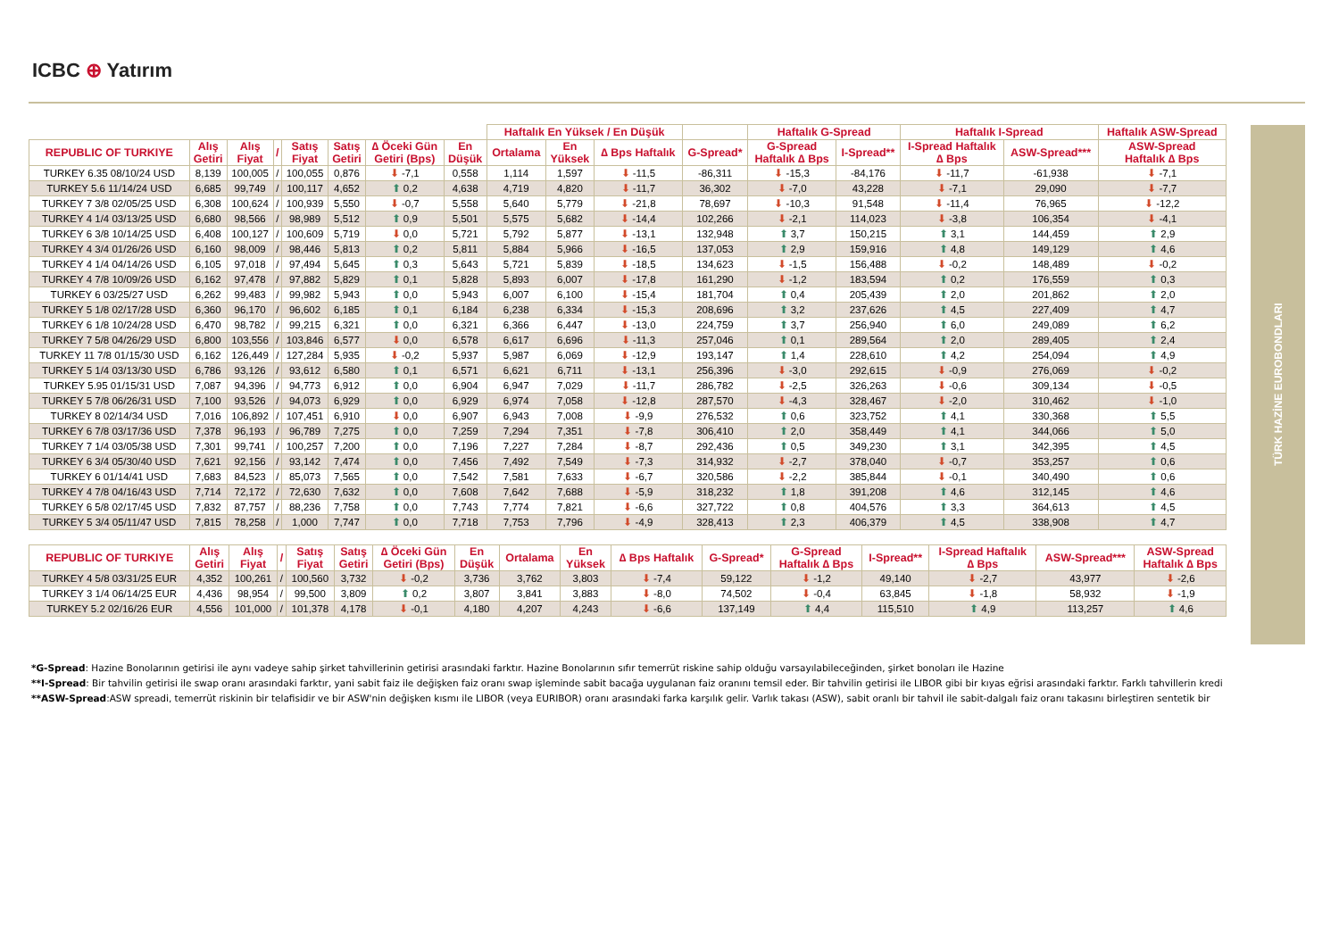ICBC ⊕ Yatırım
TÜRK HAZİNE EUROBONDLARI
| | | | | | | | | Haftalık En Yüksek / En Düşük | | | | Haftalık G-Spread | | Haftalık I-Spread | | Haftalık ASW-Spread |
| --- | --- | --- | --- | --- | --- | --- | --- | --- | --- | --- | --- | --- | --- | --- | --- | --- |
| REPUBLIC OF TURKIYE | Alış Getiri | Alış Fiyat | / | Satış Fiyat | Satış Getiri | ∆ Öceki Gün Getiri (Bps) | En Düşük | Ortalama | En Yüksek | ∆ Bps Haftalık | G-Spread* | G-Spread Haftalık ∆ Bps | I-Spread** | I-Spread Haftalık ∆ Bps | ASW-Spread*** | ASW-Spread Haftalık ∆ Bps |
| TURKEY 6.35 08/10/24 USD | 8,139 | 100,005 | / | 100,055 | 0,876 | ⬇ -7,1 | 0,558 | 1,114 | 1,597 | ⬇ -11,5 | -86,311 | ⬇ -15,3 | -84,176 | ⬇ -11,7 | -61,938 | ⬇ -7,1 |
| TURKEY 5.6 11/14/24 USD | 6,685 | 99,749 | / | 100,117 | 4,652 | ⬆ 0,2 | 4,638 | 4,719 | 4,820 | ⬇ -11,7 | 36,302 | ⬇ -7,0 | 43,228 | ⬇ -7,1 | 29,090 | ⬇ -7,7 |
| TURKEY 7 3/8 02/05/25 USD | 6,308 | 100,624 | / | 100,939 | 5,550 | ⬇ -0,7 | 5,558 | 5,640 | 5,779 | ⬇ -21,8 | 78,697 | ⬇ -10,3 | 91,548 | ⬇ -11,4 | 76,965 | ⬇ -12,2 |
| TURKEY 4 1/4 03/13/25 USD | 6,680 | 98,566 | / | 98,989 | 5,512 | ⬆ 0,9 | 5,501 | 5,575 | 5,682 | ⬇ -14,4 | 102,266 | ⬇ -2,1 | 114,023 | ⬇ -3,8 | 106,354 | ⬇ -4,1 |
| TURKEY 6 3/8 10/14/25 USD | 6,408 | 100,127 | / | 100,609 | 5,719 | ⬇ 0,0 | 5,721 | 5,792 | 5,877 | ⬇ -13,1 | 132,948 | ⬆ 3,7 | 150,215 | ⬆ 3,1 | 144,459 | ⬆ 2,9 |
| TURKEY 4 3/4 01/26/26 USD | 6,160 | 98,009 | / | 98,446 | 5,813 | ⬆ 0,2 | 5,811 | 5,884 | 5,966 | ⬇ -16,5 | 137,053 | ⬆ 2,9 | 159,916 | ⬆ 4,8 | 149,129 | ⬆ 4,6 |
| TURKEY 4 1/4 04/14/26 USD | 6,105 | 97,018 | / | 97,494 | 5,645 | ⬆ 0,3 | 5,643 | 5,721 | 5,839 | ⬇ -18,5 | 134,623 | ⬇ -1,5 | 156,488 | ⬇ -0,2 | 148,489 | ⬇ -0,2 |
| TURKEY 4 7/8 10/09/26 USD | 6,162 | 97,478 | / | 97,882 | 5,829 | ⬆ 0,1 | 5,828 | 5,893 | 6,007 | ⬇ -17,8 | 161,290 | ⬇ -1,2 | 183,594 | ⬆ 0,2 | 176,559 | ⬆ 0,3 |
| TURKEY 6 03/25/27 USD | 6,262 | 99,483 | / | 99,982 | 5,943 | ⬆ 0,0 | 5,943 | 6,007 | 6,100 | ⬇ -15,4 | 181,704 | ⬆ 0,4 | 205,439 | ⬆ 2,0 | 201,862 | ⬆ 2,0 |
| TURKEY 5 1/8 02/17/28 USD | 6,360 | 96,170 | / | 96,602 | 6,185 | ⬆ 0,1 | 6,184 | 6,238 | 6,334 | ⬇ -15,3 | 208,696 | ⬆ 3,2 | 237,626 | ⬆ 4,5 | 227,409 | ⬆ 4,7 |
| TURKEY 6 1/8 10/24/28 USD | 6,470 | 98,782 | / | 99,215 | 6,321 | ⬆ 0,0 | 6,321 | 6,366 | 6,447 | ⬇ -13,0 | 224,759 | ⬆ 3,7 | 256,940 | ⬆ 6,0 | 249,089 | ⬆ 6,2 |
| TURKEY 7 5/8 04/26/29 USD | 6,800 | 103,556 | / | 103,846 | 6,577 | ⬇ 0,0 | 6,578 | 6,617 | 6,696 | ⬇ -11,3 | 257,046 | ⬆ 0,1 | 289,564 | ⬆ 2,0 | 289,405 | ⬆ 2,4 |
| TURKEY 11 7/8 01/15/30 USD | 6,162 | 126,449 | / | 127,284 | 5,935 | ⬇ -0,2 | 5,937 | 5,987 | 6,069 | ⬇ -12,9 | 193,147 | ⬆ 1,4 | 228,610 | ⬆ 4,2 | 254,094 | ⬆ 4,9 |
| TURKEY 5 1/4 03/13/30 USD | 6,786 | 93,126 | / | 93,612 | 6,580 | ⬆ 0,1 | 6,571 | 6,621 | 6,711 | ⬇ -13,1 | 256,396 | ⬇ -3,0 | 292,615 | ⬇ -0,9 | 276,069 | ⬇ -0,2 |
| TURKEY 5.95 01/15/31 USD | 7,087 | 94,396 | / | 94,773 | 6,912 | ⬆ 0,0 | 6,904 | 6,947 | 7,029 | ⬇ -11,7 | 286,782 | ⬇ -2,5 | 326,263 | ⬇ -0,6 | 309,134 | ⬇ -0,5 |
| TURKEY 5 7/8 06/26/31 USD | 7,100 | 93,526 | / | 94,073 | 6,929 | ⬆ 0,0 | 6,929 | 6,974 | 7,058 | ⬇ -12,8 | 287,570 | ⬇ -4,3 | 328,467 | ⬇ -2,0 | 310,462 | ⬇ -1,0 |
| TURKEY 8 02/14/34 USD | 7,016 | 106,892 | / | 107,451 | 6,910 | ⬇ 0,0 | 6,907 | 6,943 | 7,008 | ⬇ -9,9 | 276,532 | ⬆ 0,6 | 323,752 | ⬆ 4,1 | 330,368 | ⬆ 5,5 |
| TURKEY 6 7/8 03/17/36 USD | 7,378 | 96,193 | / | 96,789 | 7,275 | ⬆ 0,0 | 7,259 | 7,294 | 7,351 | ⬇ -7,8 | 306,410 | ⬆ 2,0 | 358,449 | ⬆ 4,1 | 344,066 | ⬆ 5,0 |
| TURKEY 7 1/4 03/05/38 USD | 7,301 | 99,741 | / | 100,257 | 7,200 | ⬆ 0,0 | 7,196 | 7,227 | 7,284 | ⬇ -8,7 | 292,436 | ⬆ 0,5 | 349,230 | ⬆ 3,1 | 342,395 | ⬆ 4,5 |
| TURKEY 6 3/4 05/30/40 USD | 7,621 | 92,156 | / | 93,142 | 7,474 | ⬆ 0,0 | 7,456 | 7,492 | 7,549 | ⬇ -7,3 | 314,932 | ⬇ -2,7 | 378,040 | ⬇ -0,7 | 353,257 | ⬆ 0,6 |
| TURKEY 6 01/14/41 USD | 7,683 | 84,523 | / | 85,073 | 7,565 | ⬆ 0,0 | 7,542 | 7,581 | 7,633 | ⬇ -6,7 | 320,586 | ⬇ -2,2 | 385,844 | ⬇ -0,1 | 340,490 | ⬆ 0,6 |
| TURKEY 4 7/8 04/16/43 USD | 7,714 | 72,172 | / | 72,630 | 7,632 | ⬆ 0,0 | 7,608 | 7,642 | 7,688 | ⬇ -5,9 | 318,232 | ⬆ 1,8 | 391,208 | ⬆ 4,6 | 312,145 | ⬆ 4,6 |
| TURKEY 6 5/8 02/17/45 USD | 7,832 | 87,757 | / | 88,236 | 7,758 | ⬆ 0,0 | 7,743 | 7,774 | 7,821 | ⬇ -6,6 | 327,722 | ⬆ 0,8 | 404,576 | ⬆ 3,3 | 364,613 | ⬆ 4,5 |
| TURKEY 5 3/4 05/11/47 USD | 7,815 | 78,258 | / | 1,000 | 7,747 | ⬆ 0,0 | 7,718 | 7,753 | 7,796 | ⬇ -4,9 | 328,413 | ⬆ 2,3 | 406,379 | ⬆ 4,5 | 338,908 | ⬆ 4,7 |
| REPUBLIC OF TURKIYE | Alış Getiri | Alış Fiyat | / | Satış Fiyat | Satış Getiri | ∆ Öceki Gün Getiri (Bps) | En Düşük | Ortalama | En Yüksek | ∆ Bps Haftalık | G-Spread* | G-Spread Haftalık ∆ Bps | I-Spread** | I-Spread Haftalık ∆ Bps | ASW-Spread*** | ASW-Spread Haftalık ∆ Bps |
| --- | --- | --- | --- | --- | --- | --- | --- | --- | --- | --- | --- | --- | --- | --- | --- | --- |
| TURKEY 4 5/8 03/31/25 EUR | 4,352 | 100,261 | / | 100,560 | 3,732 | ⬇ -0,2 | 3,736 | 3,762 | 3,803 | ⬇ -7,4 | 59,122 | ⬇ -1,2 | 49,140 | ⬇ -2,7 | 43,977 | ⬇ -2,6 |
| TURKEY 3 1/4 06/14/25 EUR | 4,436 | 98,954 | / | 99,500 | 3,809 | ⬆ 0,2 | 3,807 | 3,841 | 3,883 | ⬇ -8,0 | 74,502 | ⬇ -0,4 | 63,845 | ⬇ -1,8 | 58,932 | ⬇ -1,9 |
| TURKEY 5.2 02/16/26 EUR | 4,556 | 101,000 | / | 101,378 | 4,178 | ⬇ -0,1 | 4,180 | 4,207 | 4,243 | ⬇ -6,6 | 137,149 | ⬆ 4,4 | 115,510 | ⬆ 4,9 | 113,257 | ⬆ 4,6 |
*G-Spread: Hazine Bonolarının getirisi ile aynı vadeye sahip şirket tahvillerinin getirisi arasındaki farktır. Hazine Bonolarının sıfır temerrüt riskine sahip olduğu varsayılabileceğinden, şirket bonoları ile Hazine
**I-Spread: Bir tahvilin getirisi ile swap oranı arasındaki farktır, yani sabit faiz ile değişken faiz oranı swap işleminde sabit bacağa uygulanan faiz oranını temsil eder. Bir tahvilin getirisi ile LIBOR gibi bir kıyas eğrisi arasındaki farktır. Farklı tahvillerin kredi
**ASW-Spread:ASW spreadi, temerrüt riskinin bir telafisidir ve bir ASW'nin değişken kısmı ile LIBOR (veya EURIBOR) oranı arasındaki farka karşılık gelir. Varlık takası (ASW), sabit oranlı bir tahvil ile sabit-dalgalı faiz oranı takasını birleştiren sentetik bir